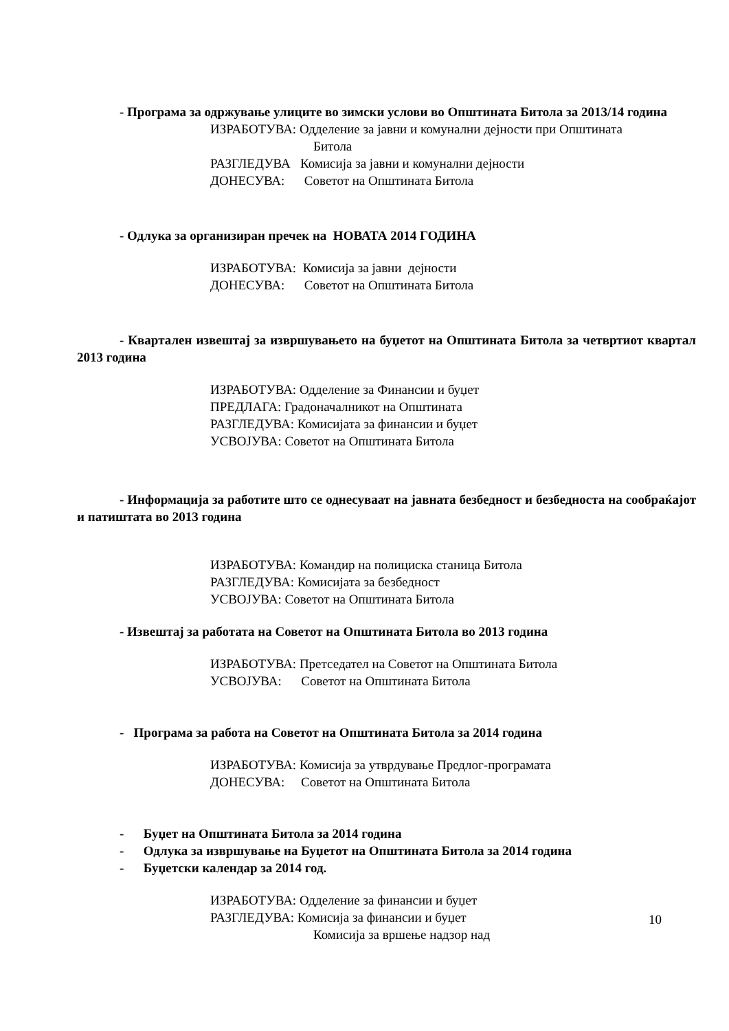- Програма за одржување улиците во зимски услови во Општината Битола за 2013/14 година
ИЗРАБОТУВА: Одделение за јавни и комунални дејности при Општината
Битола
РАЗГЛЕДУВА Комисија за јавни и комунални дејности
ДОНЕСУВА: Советот на Општината Битола
- Одлука за организиран пречек на НОВАТА 2014 ГОДИНА
ИЗРАБОТУВА: Комисија за јавни дејности
ДОНЕСУВА: Советот на Општината Битола
- Квартален извештај за извршувањето на буџетот на Општината Битола за четвртиот квартал 2013 година
ИЗРАБОТУВА: Одделение за Финансии и буџет
ПРЕДЛАГА: Градоначалникот на Општината
РАЗГЛЕДУВА: Комисијата за финансии и буџет
УСВОЈУВА: Советот на Општината Битола
- Информација за работите што се однесуваат на јавната безбедност и безбедноста на сообраќајот и патиштата во 2013 година
ИЗРАБОТУВА: Командир на полициска станица Битола
РАЗГЛЕДУВА: Комисијата за безбедност
УСВОЈУВА: Советот на Општината Битола
- Извештај за работата на Советот на Општината Битола во 2013 година
ИЗРАБОТУВА: Претседател на Советот на Општината Битола
УСВОЈУВА: Советот на Општината Битола
- Програма за работа на Советот на Општината Битола за 2014 година
ИЗРАБОТУВА: Комисија за утврдување Предлог-програмата
ДОНЕСУВА: Советот на Општината Битола
- Буџет на Општината Битола за 2014 година
- Одлука за извршување на Буџетот на Општината Битола за 2014 година
- Буџетски календар за 2014 год.
ИЗРАБОТУВА: Одделение за финансии и буџет
РАЗГЛЕДУВА: Комисија за финансии и буџет
Комисија за вршење надзор над
10